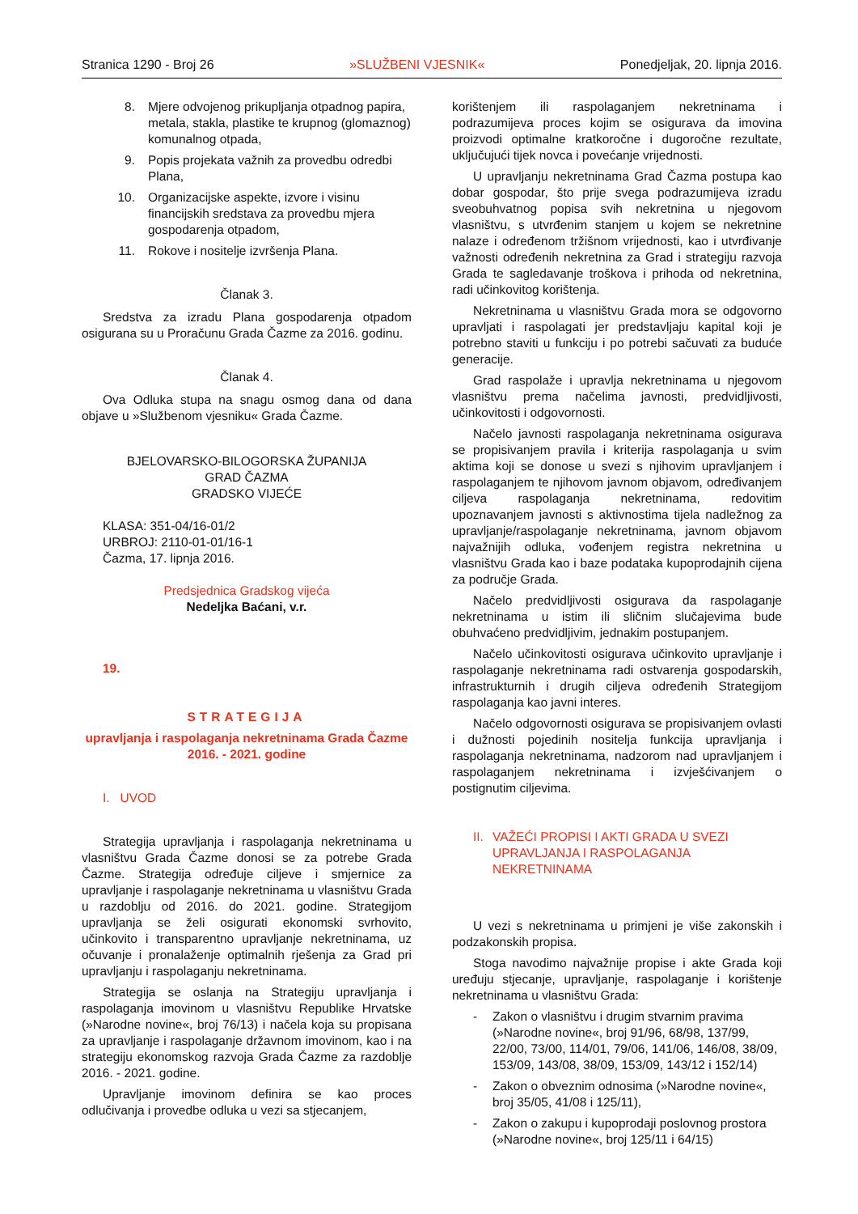Stranica 1290 - Broj 26 »SLUŽBENI VJESNIK« Ponedjeljak, 20. lipnja 2016.
8. Mjere odvojenog prikupljanja otpadnog papira, metala, stakla, plastike te krupnog (glomaznog) komunalnog otpada,
9. Popis projekata važnih za provedbu odredbi Plana,
10. Organizacijske aspekte, izvore i visinu financijskih sredstava za provedbu mjera gospodarenja otpadom,
11. Rokove i nositelje izvršenja Plana.
Članak 3.
Sredstva za izradu Plana gospodarenja otpadom osigurana su u Proračunu Grada Čazme za 2016. godinu.
Članak 4.
Ova Odluka stupa na snagu osmog dana od dana objave u »Službenom vjesniku« Grada Čazme.
BJELOVARSKO-BILOGORSKA ŽUPANIJA
GRAD ČAZMA
GRADSKO VIJEĆE
KLASA: 351-04/16-01/2
URBROJ: 2110-01-01/16-1
Čazma, 17. lipnja 2016.
Predsjednica Gradskog vijeća
Nedeljka Baćani, v.r.
19.
STRATEGIJA
upravljanja i raspolaganja nekretninama Grada Čazme 2016. - 2021. godine
I. UVOD
Strategija upravljanja i raspolaganja nekretninama u vlasništvu Grada Čazme donosi se za potrebe Grada Čazme. Strategija određuje ciljeve i smjernice za upravljanje i raspolaganje nekretninama u vlasništvu Grada u razdoblju od 2016. do 2021. godine. Strategijom upravljanja se želi osigurati ekonomski svrhovito, učinkovito i transparentno upravljanje nekretninama, uz očuvanje i pronalaženje optimalnih rješenja za Grad pri upravljanju i raspolaganju nekretninama.
Strategija se oslanja na Strategiju upravljanja i raspolaganja imovinom u vlasništvu Republike Hrvatske (»Narodne novine«, broj 76/13) i načela koja su propisana za upravljanje i raspolaganje državnom imovinom, kao i na strategiju ekonomskog razvoja Grada Čazme za razdoblje 2016. - 2021. godine.
Upravljanje imovinom definira se kao proces odlučivanja i provedbe odluka u vezi sa stjecanjem,
korištenjem ili raspolaganjem nekretninama i podrazumijeva proces kojim se osigurava da imovina proizvodi optimalne kratkoročne i dugoročne rezultate, uključujući tijek novca i povećanje vrijednosti.
U upravljanju nekretninama Grad Čazma postupa kao dobar gospodar, što prije svega podrazumijeva izradu sveobuhvatnog popisa svih nekretnina u njegovom vlasništvu, s utvrđenim stanjem u kojem se nekretnine nalaze i određenom tržišnom vrijednosti, kao i utvrđivanje važnosti određenih nekretnina za Grad i strategiju razvoja Grada te sagledavanje troškova i prihoda od nekretnina, radi učinkovitog korištenja.
Nekretninama u vlasništvu Grada mora se odgovorno upravljati i raspolagati jer predstavljaju kapital koji je potrebno staviti u funkciju i po potrebi sačuvati za buduće generacije.
Grad raspolaže i upravlja nekretninama u njegovom vlasništvu prema načelima javnosti, predvidljivosti, učinkovitosti i odgovornosti.
Načelo javnosti raspolaganja nekretninama osigurava se propisivanjem pravila i kriterija raspolaganja u svim aktima koji se donose u svezi s njihovim upravljanjem i raspolaganjem te njihovom javnom objavom, određivanjem ciljeva raspolaganja nekretninama, redovitim upoznavanjem javnosti s aktivnostima tijela nadležnog za upravljanje/raspolaganje nekretninama, javnom objavom najvažnijih odluka, vođenjem registra nekretnina u vlasništvu Grada kao i baze podataka kupoprodajnih cijena za područje Grada.
Načelo predvidljivosti osigurava da raspolaganje nekretninama u istim ili sličnim slučajevima bude obuhvaćeno predvidljivim, jednakim postupanjem.
Načelo učinkovitosti osigurava učinkovito upravljanje i raspolaganje nekretninama radi ostvarenja gospodarskih, infrastrukturnih i drugih ciljeva određenih Strategijom raspolaganja kao javni interes.
Načelo odgovornosti osigurava se propisivanjem ovlasti i dužnosti pojedinih nositelja funkcija upravljanja i raspolaganja nekretninama, nadzorom nad upravljanjem i raspolaganjem nekretninama i izvješćivanjem o postignutim ciljevima.
II. VAŽEĆI PROPISI I AKTI GRADA U SVEZI UPRAVLJANJA I RASPOLAGANJA NEKRETNINAMA
U vezi s nekretninama u primjeni je više zakonskih i podzakonskih propisa.
Stoga navodimo najvažnije propise i akte Grada koji uređuju stjecanje, upravljanje, raspolaganje i korištenje nekretninama u vlasništvu Grada:
- Zakon o vlasništvu i drugim stvarnim pravima (»Narodne novine«, broj 91/96, 68/98, 137/99, 22/00, 73/00, 114/01, 79/06, 141/06, 146/08, 38/09, 153/09, 143/08, 38/09, 153/09, 143/12 i 152/14)
- Zakon o obveznim odnosima (»Narodne novine«, broj 35/05, 41/08 i 125/11),
- Zakon o zakupu i kupoprodaji poslovnog prostora (»Narodne novine«, broj 125/11 i 64/15)